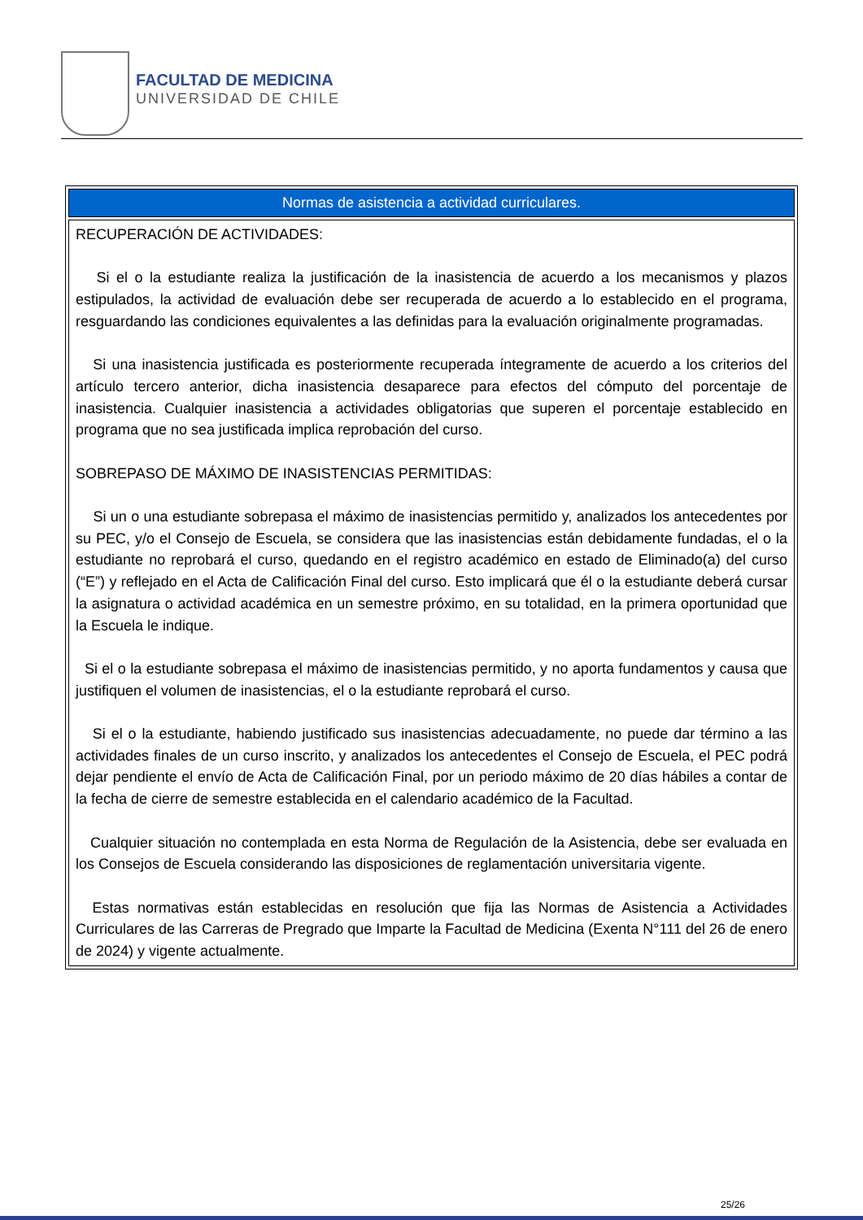FACULTAD DE MEDICINA
UNIVERSIDAD DE CHILE
| Normas de asistencia a actividad curriculares. |
| --- |
| RECUPERACIÓN DE ACTIVIDADES: Si el o la estudiante realiza la justificación de la inasistencia de acuerdo a los mecanismos y plazos estipulados, la actividad de evaluación debe ser recuperada de acuerdo a lo establecido en el programa, resguardando las condiciones equivalentes a las definidas para la evaluación originalmente programadas. Si una inasistencia justificada es posteriormente recuperada íntegramente de acuerdo a los criterios del artículo tercero anterior, dicha inasistencia desaparece para efectos del cómputo del porcentaje de inasistencia. Cualquier inasistencia a actividades obligatorias que superen el porcentaje establecido en programa que no sea justificada implica reprobación del curso. SOBREPASO DE MÁXIMO DE INASISTENCIAS PERMITIDAS: Si un o una estudiante sobrepasa el máximo de inasistencias permitido y, analizados los antecedentes por su PEC, y/o el Consejo de Escuela, se considera que las inasistencias están debidamente fundadas, el o la estudiante no reprobará el curso, quedando en el registro académico en estado de Eliminado(a) del curso (“E”) y reflejado en el Acta de Calificación Final del curso. Esto implicará que él o la estudiante deberá cursar la asignatura o actividad académica en un semestre próximo, en su totalidad, en la primera oportunidad que la Escuela le indique. Si el o la estudiante sobrepasa el máximo de inasistencias permitido, y no aporta fundamentos y causa que justifiquen el volumen de inasistencias, el o la estudiante reprobará el curso. Si el o la estudiante, habiendo justificado sus inasistencias adecuadamente, no puede dar término a las actividades finales de un curso inscrito, y analizados los antecedentes el Consejo de Escuela, el PEC podrá dejar pendiente el envío de Acta de Calificación Final, por un periodo máximo de 20 días hábiles a contar de la fecha de cierre de semestre establecida en el calendario académico de la Facultad. Cualquier situación no contemplada en esta Norma de Regulación de la Asistencia, debe ser evaluada en los Consejos de Escuela considerando las disposiciones de reglamentación universitaria vigente. Estas normativas están establecidas en resolución que fija las Normas de Asistencia a Actividades Curriculares de las Carreras de Pregrado que Imparte la Facultad de Medicina (Exenta N°111 del 26 de enero de 2024) y vigente actualmente. |
25/26